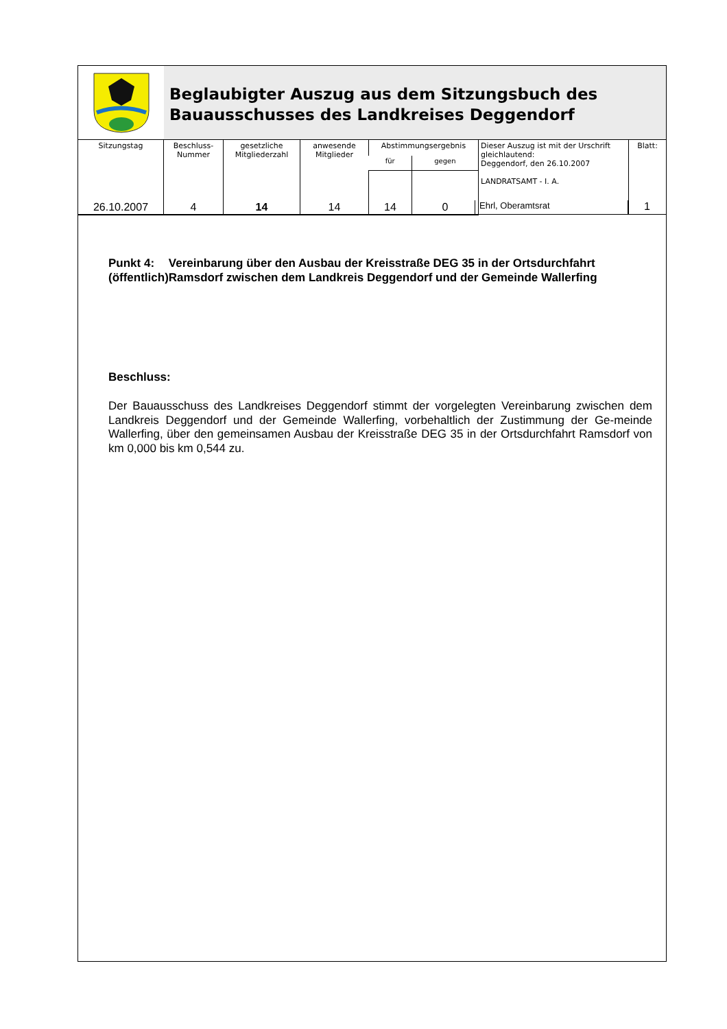Beglaubigter Auszug aus dem Sitzungsbuch des
Bauausschusses des Landkreises Deggendorf
| Sitzungstag | Beschluss- Nummer | gesetzliche Mitgliederzahl | anwesende Mitglieder | Abstimmungsergebnis | | Dieser Auszug ist mit der Urschrift gleichlautend: Deggendorf, den 26.10.2007 LANDRATSAMT - I. A. | Blatt: |
| | | | | für | gegen | | |
| 26.10.2007 | 4 | 14 | 14 | 14 | 0 | | |
Ehrl, Oberamtsrat
1
Punkt 4:
(öffentlich)
Vereinbarung über den Ausbau der Kreisstraße DEG 35 in der Ortsdurchfahrt Ramsdorf zwischen dem Landkreis Deggendorf und der Gemeinde Wallerfing
Beschluss:
Der Bauausschuss des Landkreises Deggendorf stimmt der vorgelegten Vereinbarung zwischen dem Landkreis Deggendorf und der Gemeinde Wallerfing, vorbehaltlich der Zustimmung der Ge-meinde Wallerfing, über den gemeinsamen Ausbau der Kreisstraße DEG 35 in der Ortsdurchfahrt Ramsdorf von km 0,000 bis km 0,544 zu.